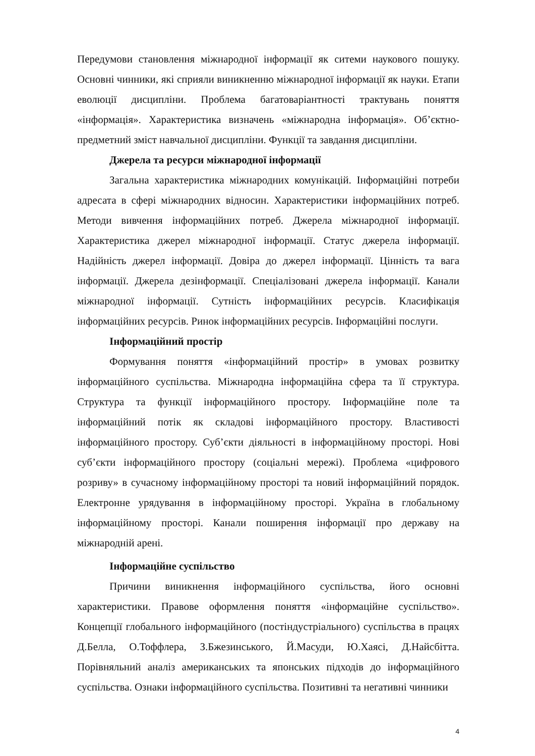Передумови становлення міжнародної інформації як ситеми наукового пошуку. Основні чинники, які сприяли виникненню міжнародної інформації як науки. Етапи еволюції дисципліни. Проблема багатоваріантності трактувань поняття «інформація». Характеристика визначень «міжнародна інформація». Об’єктно-предметний зміст навчальної дисципліни. Функції та завдання дисципліни.
Джерела та ресурси міжнародної інформації
Загальна характеристика міжнародних комунікацій. Інформаційні потреби адресата в сфері міжнародних відносин. Характеристики інформаційних потреб. Методи вивчення інформаційних потреб. Джерела міжнародної інформації. Характеристика джерел міжнародної інформації. Статус джерела інформації. Надійність джерел інформації. Довіра до джерел інформації. Цінність та вага інформації. Джерела дезінформації. Спеціалізовані джерела інформації. Канали міжнародної інформації. Сутність інформаційних ресурсів. Класифікація інформаційних ресурсів. Ринок інформаційних ресурсів. Інформаційні послуги.
Інформаційний простір
Формування поняття «інформаційний простір» в умовах розвитку інформаційного суспільства. Міжнародна інформаційна сфера та її структура. Структура та функції інформаційного простору. Інформаційне поле та інформаційний потік як складові інформаційного простору. Властивості інформаційного простору. Суб’єкти діяльності в інформаційному просторі. Нові суб’єкти інформаційного простору (соціальні мережі). Проблема «цифрового розриву» в сучасному інформаційному просторі та новий інформаційний порядок. Електронне урядування в інформаційному просторі. Україна в глобальному інформаційному просторі. Канали поширення інформації про державу на міжнародній арені.
Інформаційне суспільство
Причини виникнення інформаційного суспільства, його основні характеристики. Правове оформлення поняття «інформаційне суспільство». Концепції глобального інформаційного (постіндустріального) суспільства в працях Д.Белла, О.Тоффлера, З.Бжезинського, Й.Масуди, Ю.Хаясі, Д.Найсбітта. Порівняльний аналіз американських та японських підходів до інформаційного суспільства. Ознаки інформаційного суспільства. Позитивні та негативні чинники
4